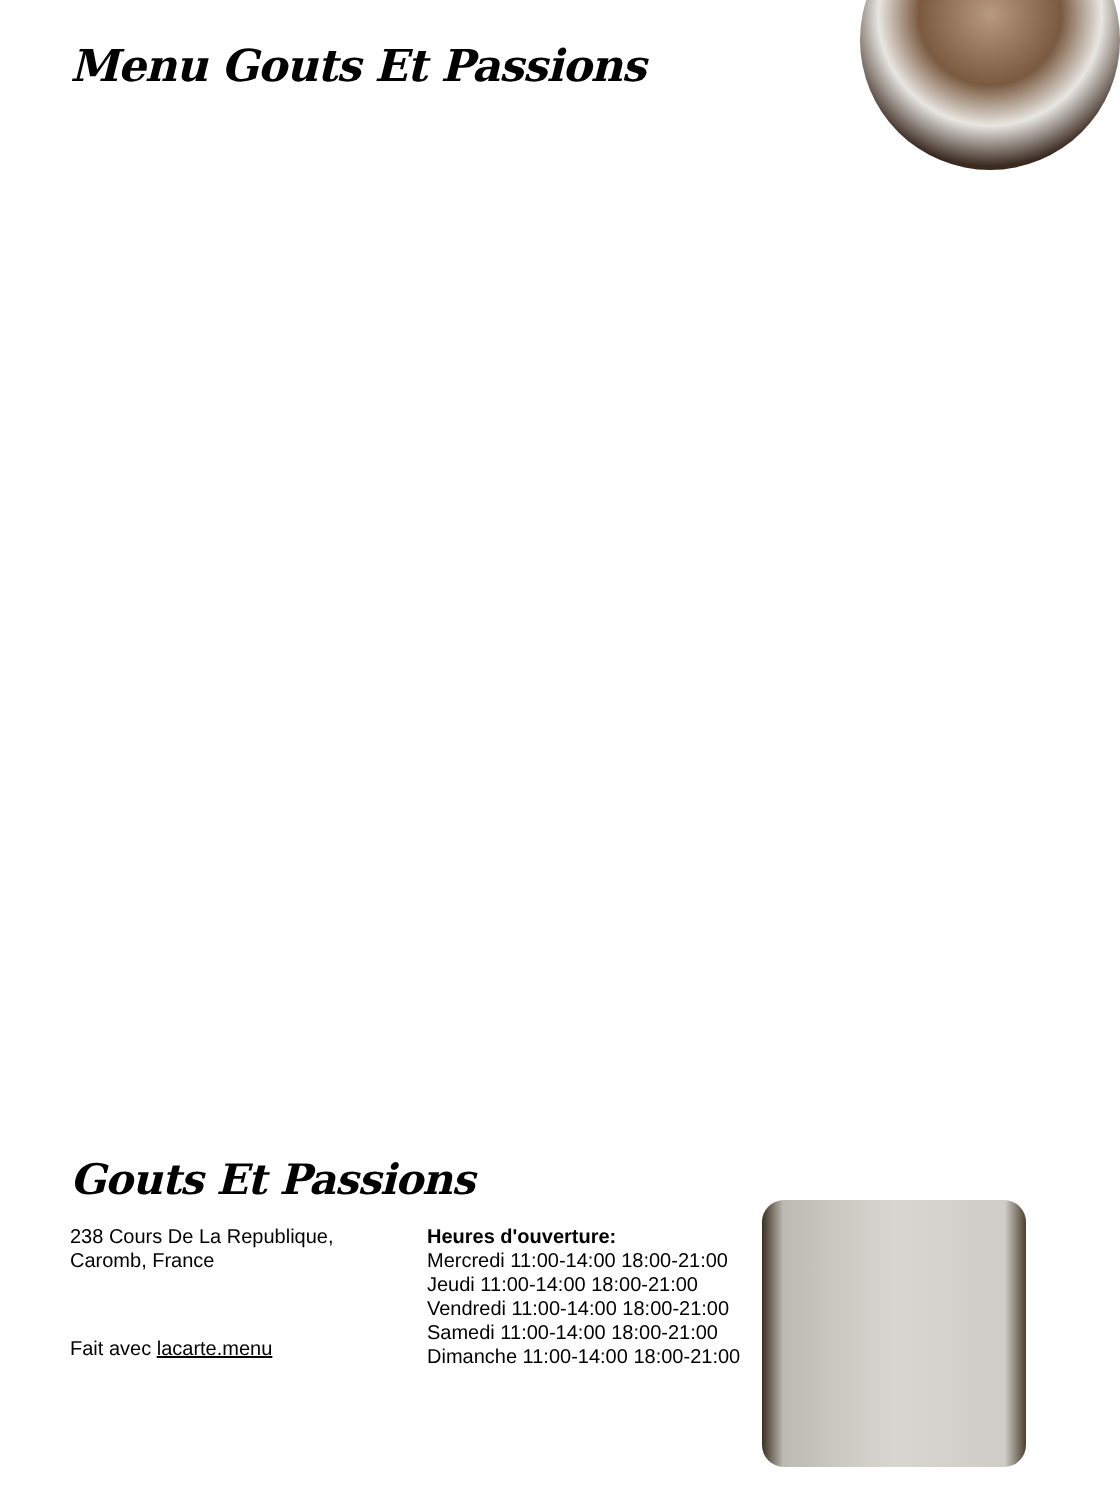Menu Gouts Et Passions
Gouts Et Passions
238 Cours De La Republique,
Caromb, France
Heures d'ouverture:
Mercredi 11:00-14:00 18:00-21:00
Jeudi 11:00-14:00 18:00-21:00
Vendredi 11:00-14:00 18:00-21:00
Samedi 11:00-14:00 18:00-21:00
Dimanche 11:00-14:00 18:00-21:00
Fait avec lacarte.menu